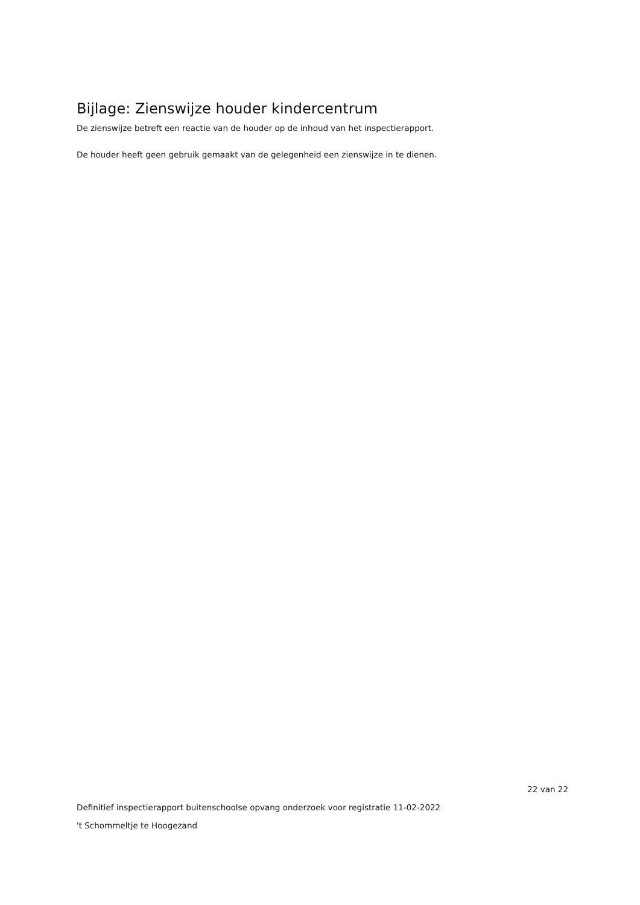Bijlage: Zienswijze houder kindercentrum
De zienswijze betreft een reactie van de houder op de inhoud van het inspectierapport.
De houder heeft geen gebruik gemaakt van de gelegenheid een zienswijze in te dienen.
22 van 22
Definitief inspectierapport buitenschoolse opvang onderzoek voor registratie 11-02-2022
't Schommeltje te Hoogezand